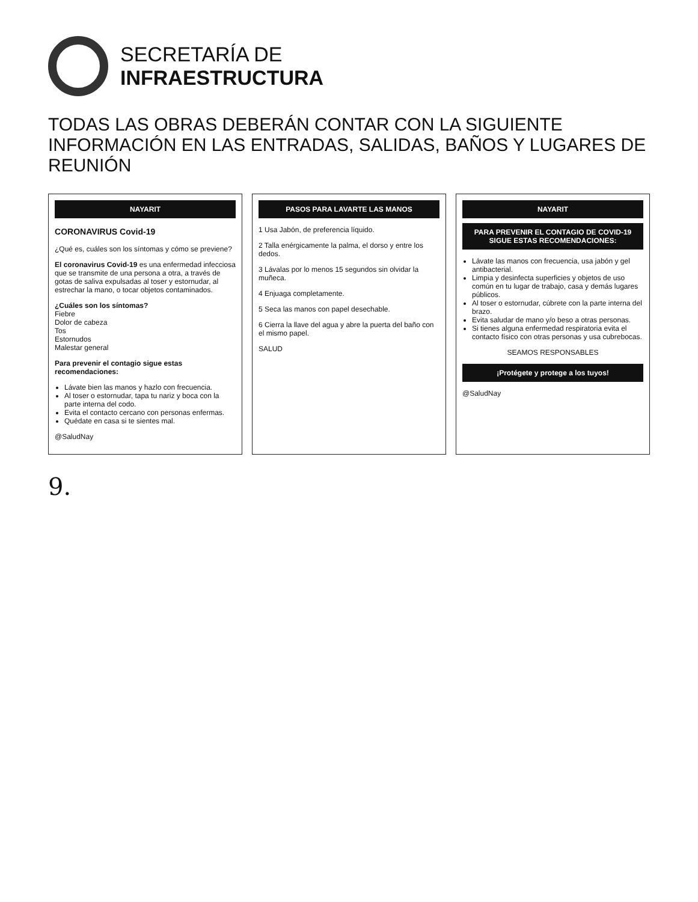SECRETARÍA DE
INFRAESTRUCTURA
TODAS LAS OBRAS DEBERÁN CONTAR CON LA SIGUIENTE INFORMACIÓN EN LAS ENTRADAS, SALIDAS, BAÑOS Y LUGARES DE REUNIÓN
NAYARIT
CORONAVIRUS Covid-19
¿Qué es, cuáles son los síntomas y cómo se previene?
El coronavirus Covid-19 es una enfermedad infecciosa que se transmite de una persona a otra, a través de gotas de saliva expulsadas al toser y estornudar, al estrechar la mano, o tocar objetos contaminados.
¿Cuáles son los síntomas?
Fiebre
Dolor de cabeza
Tos
Estornudos
Malestar general
Para prevenir el contagio sigue estas recomendaciones:
Lávate bien las manos y hazlo con frecuencia.
Al toser o estornudar, tapa tu nariz y boca con la parte interna del codo.
Evita el contacto cercano con personas enfermas.
Quédate en casa si te sientes mal.
@SaludNay
PASOS PARA LAVARTE LAS MANOS
1 Usa Jabón, de preferencia líquido.
2 Talla enérgicamente la palma, el dorso y entre los dedos.
3 Lávalas por lo menos 15 segundos sin olvidar la muñeca.
4 Enjuaga completamente.
5 Seca las manos con papel desechable.
6 Cierra la llave del agua y abre la puerta del baño con el mismo papel.
SALUD
NAYARIT
PARA PREVENIR EL CONTAGIO DE COVID-19 SIGUE ESTAS RECOMENDACIONES:
Lávate las manos con frecuencia, usa jabón y gel antibacterial.
Limpia y desinfecta superficies y objetos de uso común en tu lugar de trabajo, casa y demás lugares públicos.
Al toser o estornudar, cúbrete con la parte interna del brazo.
Evita saludar de mano y/o beso a otras personas.
Si tienes alguna enfermedad respiratoria evita el contacto físico con otras personas y usa cubrebocas.
SEAMOS RESPONSABLES
¡Protégete y protege a los tuyos!
@SaludNay
9.